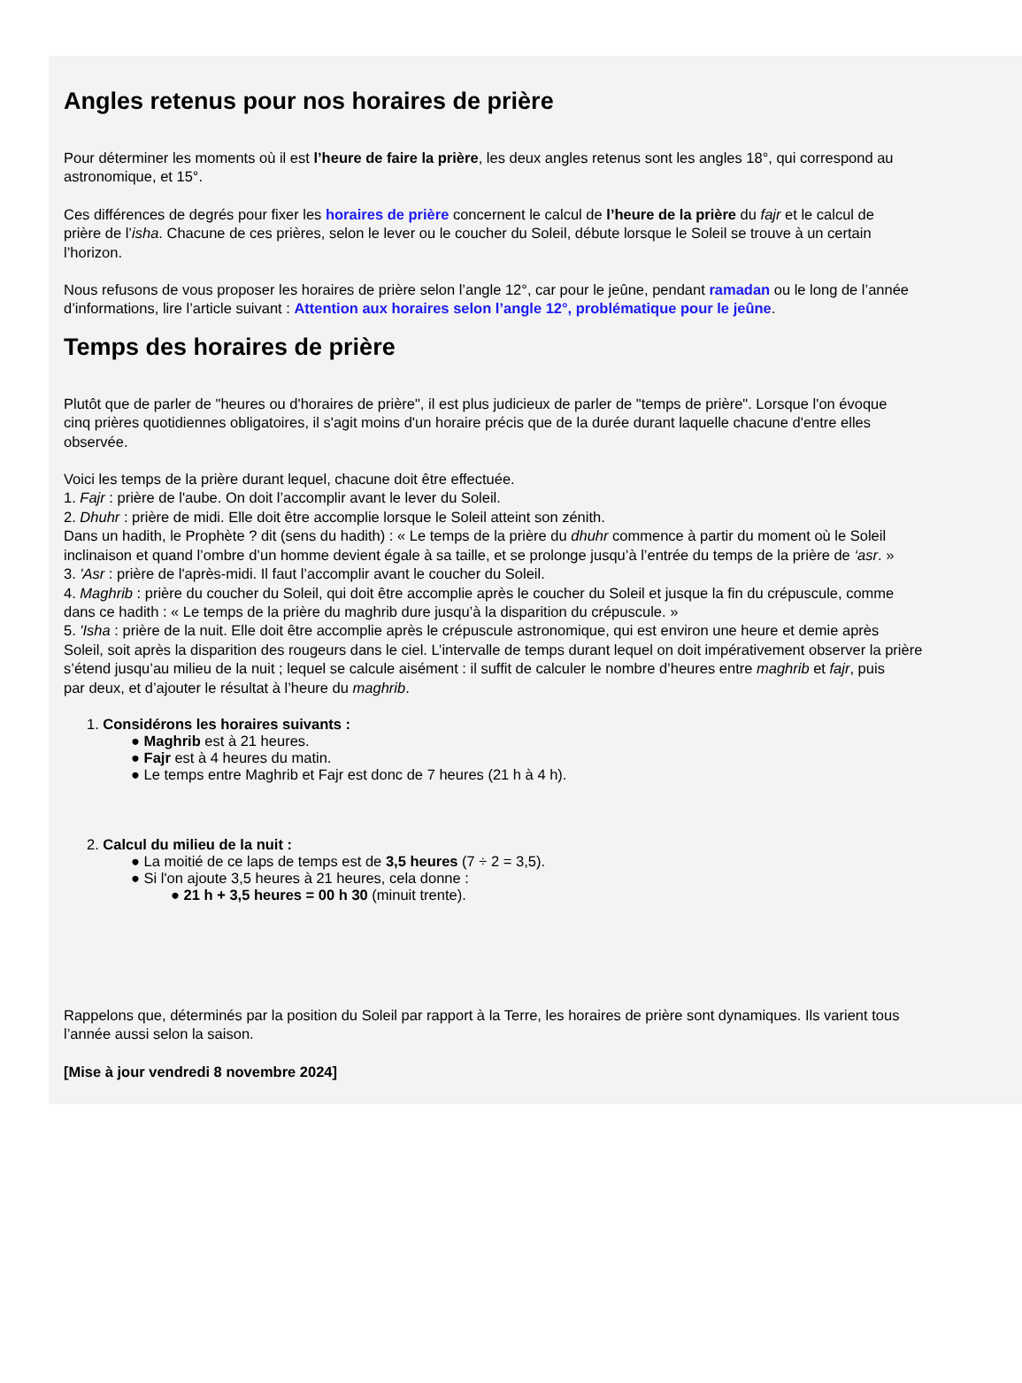Angles retenus pour nos horaires de prière
Pour déterminer les moments où il est l’heure de faire la prière, les deux angles retenus sont les angles 18°, qui correspond au
astronomique, et 15°.
Ces différences de degrés pour fixer les horaires de prière concernent le calcul de l’heure de la prière du fajr et le calcul de
prière de l’isha. Chacune de ces prières, selon le lever ou le coucher du Soleil, débute lorsque le Soleil se trouve à un certain
l’horizon.
Nous refusons de vous proposer les horaires de prière selon l’angle 12°, car pour le jeûne, pendant ramadan ou le long de l’année
d’informations, lire l’article suivant : Attention aux horaires selon l’angle 12°, problématique pour le jeûne.
Temps des horaires de prière
Plutôt que de parler de "heures ou d'horaires de prière", il est plus judicieux de parler de "temps de prière". Lorsque l'on évoque
cinq prières quotidiennes obligatoires, il s'agit moins d'un horaire précis que de la durée durant laquelle chacune d'entre elles
observée.
Voici les temps de la prière durant lequel, chacune doit être effectuée.
1. Fajr : prière de l'aube. On doit l’accomplir avant le lever du Soleil.
2. Dhuhr : prière de midi. Elle doit être accomplie lorsque le Soleil atteint son zénith.
Dans un hadith, le Prophète ? dit (sens du hadith) : « Le temps de la prière du dhuhr commence à partir du moment où le Soleil
inclinaison et quand l’ombre d’un homme devient égale à sa taille, et se prolonge jusqu’à l’entrée du temps de la prière de ‘asr. »
3. 'Asr : prière de l'après-midi. Il faut l’accomplir avant le coucher du Soleil.
4. Maghrib : prière du coucher du Soleil, qui doit être accomplie après le coucher du Soleil et jusque la fin du crépuscule, comme
dans ce hadith : « Le temps de la prière du maghrib dure jusqu’à la disparition du crépuscule. »
5. 'Isha : prière de la nuit. Elle doit être accomplie après le crépuscule astronomique, qui est environ une heure et demie après
Soleil, soit après la disparition des rougeurs dans le ciel. L’intervalle de temps durant lequel on doit impérativement observer la prière
s’étend jusqu’au milieu de la nuit ; lequel se calcule aisément : il suffit de calculer le nombre d’heures entre maghrib et fajr, puis
par deux, et d’ajouter le résultat à l’heure du maghrib.
1. Considérons les horaires suivants :
● Maghrib est à 21 heures.
● Fajr est à 4 heures du matin.
● Le temps entre Maghrib et Fajr est donc de 7 heures (21 h à 4 h).
2. Calcul du milieu de la nuit :
● La moitié de ce laps de temps est de 3,5 heures (7 ÷ 2 = 3,5).
● Si l'on ajoute 3,5 heures à 21 heures, cela donne :
● 21 h + 3,5 heures = 00 h 30 (minuit trente).
Rappelons que, déterminés par la position du Soleil par rapport à la Terre, les horaires de prière sont dynamiques. Ils varient tous
l’année aussi selon la saison.
[Mise à jour vendredi 8 novembre 2024]